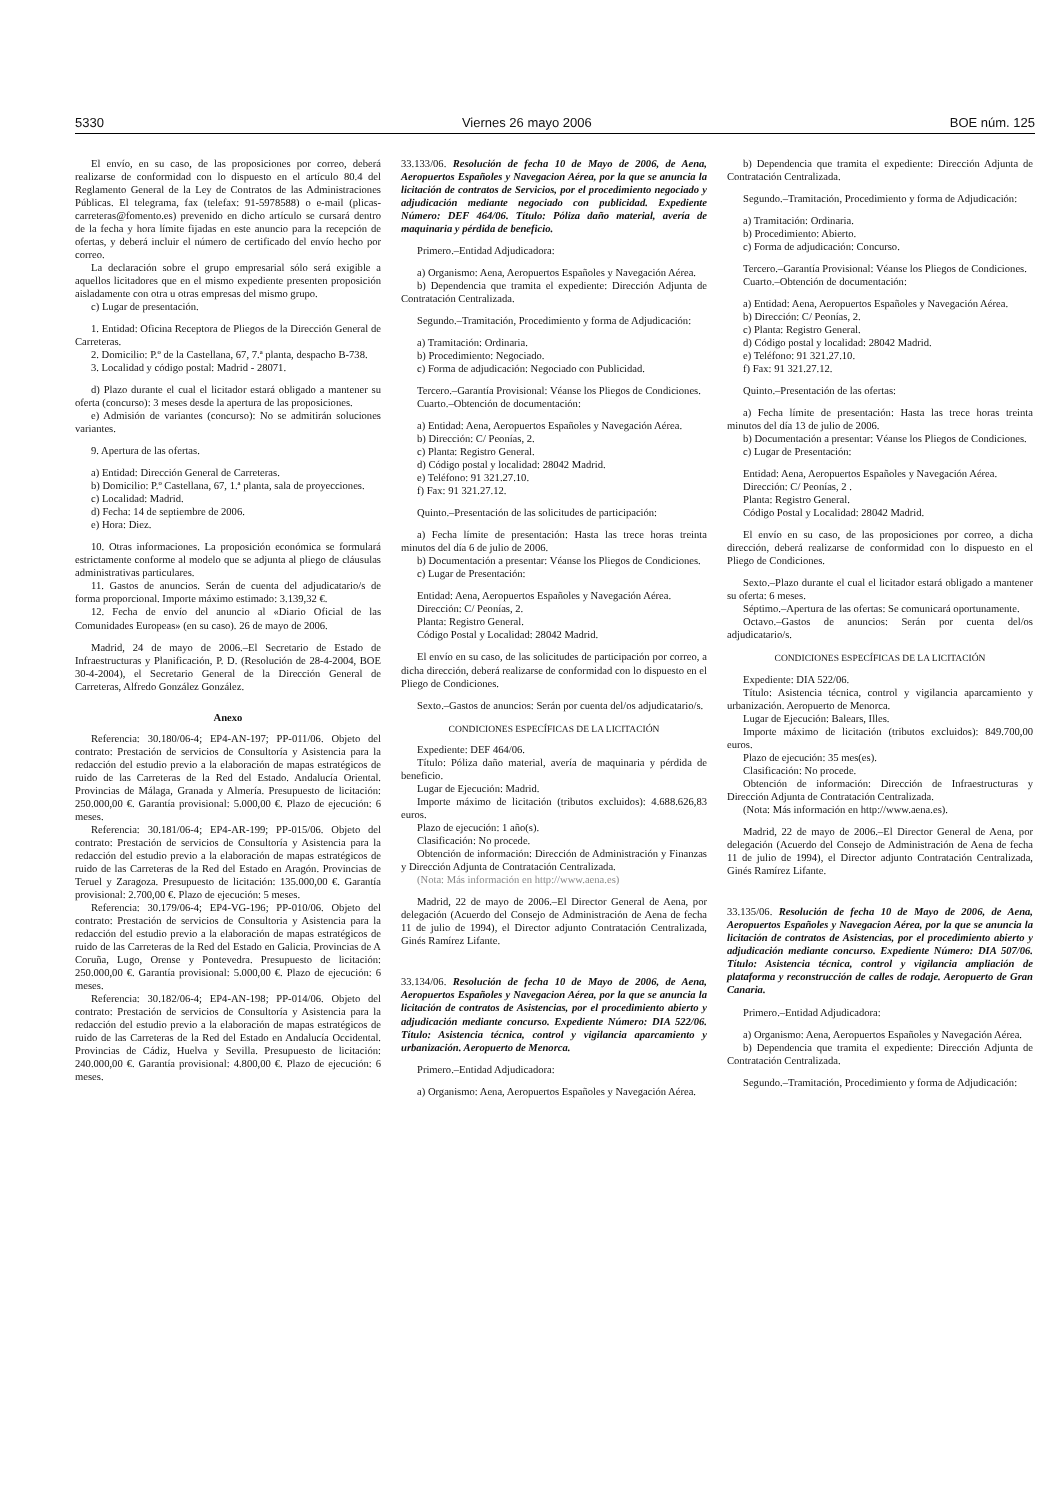5330 Viernes 26 mayo 2006 BOE núm. 125
El envío, en su caso, de las proposiciones por correo, deberá realizarse de conformidad con lo dispuesto en el artículo 80.4 del Reglamento General de la Ley de Contratos de las Administraciones Públicas. El telegrama, fax (telefax: 91-5978588) o e-mail (plicas-carreteras@fomento.es) prevenido en dicho artículo se cursará dentro de la fecha y hora límite fijadas en este anuncio para la recepción de ofertas, y deberá incluir el número de certificado del envío hecho por correo.
La declaración sobre el grupo empresarial sólo será exigible a aquellos licitadores que en el mismo expediente presenten proposición aisladamente con otra u otras empresas del mismo grupo.
c) Lugar de presentación.
1. Entidad: Oficina Receptora de Pliegos de la Dirección General de Carreteras.
2. Domicilio: P.º de la Castellana, 67, 7.ª planta, despacho B-738.
3. Localidad y código postal: Madrid - 28071.
d) Plazo durante el cual el licitador estará obligado a mantener su oferta (concurso): 3 meses desde la apertura de las proposiciones.
e) Admisión de variantes (concurso): No se admitirán soluciones variantes.
9. Apertura de las ofertas.
a) Entidad: Dirección General de Carreteras.
b) Domicilio: P.º Castellana, 67, 1.ª planta, sala de proyecciones.
c) Localidad: Madrid.
d) Fecha: 14 de septiembre de 2006.
e) Hora: Diez.
10. Otras informaciones. La proposición económica se formulará estrictamente conforme al modelo que se adjunta al pliego de cláusulas administrativas particulares.
11. Gastos de anuncios. Serán de cuenta del adjudicatario/s de forma proporcional. Importe máximo estimado: 3.139,32 €.
12. Fecha de envío del anuncio al «Diario Oficial de las Comunidades Europeas» (en su caso). 26 de mayo de 2006.
Madrid, 24 de mayo de 2006.–El Secretario de Estado de Infraestructuras y Planificación, P. D. (Resolución de 28-4-2004, BOE 30-4-2004), el Secretario General de la Dirección General de Carreteras, Alfredo González González.
Anexo
Referencia: 30.180/06-4; EP4-AN-197; PP-011/06. Objeto del contrato: Prestación de servicios de Consultoría y Asistencia para la redacción del estudio previo a la elaboración de mapas estratégicos de ruido de las Carreteras de la Red del Estado. Andalucía Oriental. Provincias de Málaga, Granada y Almería. Presupuesto de licitación: 250.000,00 €. Garantía provisional: 5.000,00 €. Plazo de ejecución: 6 meses.
Referencia: 30.181/06-4; EP4-AR-199; PP-015/06. Objeto del contrato: Prestación de servicios de Consultoría y Asistencia para la redacción del estudio previo a la elaboración de mapas estratégicos de ruido de las Carreteras de la Red del Estado en Aragón. Provincias de Teruel y Zaragoza. Presupuesto de licitación: 135.000,00 €. Garantía provisional: 2.700,00 €. Plazo de ejecución: 5 meses.
Referencia: 30.179/06-4; EP4-VG-196; PP-010/06. Objeto del contrato: Prestación de servicios de Consultoria y Asistencia para la redacción del estudio previo a la elaboración de mapas estratégicos de ruido de las Carreteras de la Red del Estado en Galicia. Provincias de A Coruña, Lugo, Orense y Pontevedra. Presupuesto de licitación: 250.000,00 €. Garantía provisional: 5.000,00 €. Plazo de ejecución: 6 meses.
Referencia: 30.182/06-4; EP4-AN-198; PP-014/06. Objeto del contrato: Prestación de servicios de Consultoría y Asistencia para la redacción del estudio previo a la elaboración de mapas estratégicos de ruido de las Carreteras de la Red del Estado en Andalucía Occidental. Provincias de Cádiz, Huelva y Sevilla. Presupuesto de licitación: 240.000,00 €. Garantía provisional: 4.800,00 €. Plazo de ejecución: 6 meses.
33.133/06. Resolución de fecha 10 de Mayo de 2006, de Aena, Aeropuertos Españoles y Navegacion Aérea, por la que se anuncia la licitación de contratos de Servicios, por el procedimiento negociado y adjudicación mediante negociado con publicidad. Expediente Número: DEF 464/06. Título: Póliza daño material, avería de maquinaria y pérdida de beneficio.
Primero.–Entidad Adjudicadora:
a) Organismo: Aena, Aeropuertos Españoles y Navegación Aérea.
b) Dependencia que tramita el expediente: Dirección Adjunta de Contratación Centralizada.
Segundo.–Tramitación, Procedimiento y forma de Adjudicación:
a) Tramitación: Ordinaria.
b) Procedimiento: Negociado.
c) Forma de adjudicación: Negociado con Publicidad.
Tercero.–Garantía Provisional: Véanse los Pliegos de Condiciones.
Cuarto.–Obtención de documentación:
a) Entidad: Aena, Aeropuertos Españoles y Navegación Aérea.
b) Dirección: C/ Peonías, 2.
c) Planta: Registro General.
d) Código postal y localidad: 28042 Madrid.
e) Teléfono: 91 321.27.10.
f) Fax: 91 321.27.12.
Quinto.–Presentación de las solicitudes de participación:
a) Fecha límite de presentación: Hasta las trece horas treinta minutos del día 6 de julio de 2006.
b) Documentación a presentar: Véanse los Pliegos de Condiciones.
c) Lugar de Presentación:
Entidad: Aena, Aeropuertos Españoles y Navegación Aérea.
Dirección: C/ Peonías, 2.
Planta: Registro General.
Código Postal y Localidad: 28042 Madrid.
El envío en su caso, de las solicitudes de participación por correo, a dicha dirección, deberá realizarse de conformidad con lo dispuesto en el Pliego de Condiciones.
Sexto.–Gastos de anuncios: Serán por cuenta del/os adjudicatario/s.
CONDICIONES ESPECÍFICAS DE LA LICITACIÓN
Expediente: DEF 464/06.
Título: Póliza daño material, avería de maquinaria y pérdida de beneficio.
Lugar de Ejecución: Madrid.
Importe máximo de licitación (tributos excluidos): 4.688.626,83 euros.
Plazo de ejecución: 1 año(s).
Clasificación: No procede.
Obtención de información: Dirección de Administración y Finanzas y Dirección Adjunta de Contratación Centralizada.
(Nota: Más información en http://www.aena.es)
Madrid, 22 de mayo de 2006.–El Director General de Aena, por delegación (Acuerdo del Consejo de Administración de Aena de fecha 11 de julio de 1994), el Director adjunto Contratación Centralizada, Ginés Ramírez Lifante.
33.134/06. Resolución de fecha 10 de Mayo de 2006, de Aena, Aeropuertos Españoles y Navegacion Aérea, por la que se anuncia la licitación de contratos de Asistencias, por el procedimiento abierto y adjudicación mediante concurso. Expediente Número: DIA 522/06. Título: Asistencia técnica, control y vigilancia aparcamiento y urbanización. Aeropuerto de Menorca.
Primero.–Entidad Adjudicadora:
a) Organismo: Aena, Aeropuertos Españoles y Navegación Aérea.
b) Dependencia que tramita el expediente: Dirección Adjunta de Contratación Centralizada.
Segundo.–Tramitación, Procedimiento y forma de Adjudicación:
a) Tramitación: Ordinaria.
b) Procedimiento: Abierto.
c) Forma de adjudicación: Concurso.
Tercero.–Garantía Provisional: Véanse los Pliegos de Condiciones.
Cuarto.–Obtención de documentación:
a) Entidad: Aena, Aeropuertos Españoles y Navegación Aérea.
b) Dirección: C/ Peonías, 2.
c) Planta: Registro General.
d) Código postal y localidad: 28042 Madrid.
e) Teléfono: 91 321.27.10.
f) Fax: 91 321.27.12.
Quinto.–Presentación de las ofertas:
a) Fecha límite de presentación: Hasta las trece horas treinta minutos del día 13 de julio de 2006.
b) Documentación a presentar: Véanse los Pliegos de Condiciones.
c) Lugar de Presentación:
Entidad: Aena, Aeropuertos Españoles y Navegación Aérea.
Dirección: C/ Peonías, 2 .
Planta: Registro General.
Código Postal y Localidad: 28042 Madrid.
El envío en su caso, de las proposiciones por correo, a dicha dirección, deberá realizarse de conformidad con lo dispuesto en el Pliego de Condiciones.
Sexto.–Plazo durante el cual el licitador estará obligado a mantener su oferta: 6 meses.
Séptimo.–Apertura de las ofertas: Se comunicará oportunamente.
Octavo.–Gastos de anuncios: Serán por cuenta del/os adjudicatario/s.
CONDICIONES ESPECÍFICAS DE LA LICITACIÓN
Expediente: DIA 522/06.
Título: Asistencia técnica, control y vigilancia aparcamiento y urbanización. Aeropuerto de Menorca.
Lugar de Ejecución: Balears, Illes.
Importe máximo de licitación (tributos excluidos): 849.700,00 euros.
Plazo de ejecución: 35 mes(es).
Clasificación: No procede.
Obtención de información: Dirección de Infraestructuras y Dirección Adjunta de Contratación Centralizada.
(Nota: Más información en http://www.aena.es).
Madrid, 22 de mayo de 2006.–El Director General de Aena, por delegación (Acuerdo del Consejo de Administración de Aena de fecha 11 de julio de 1994), el Director adjunto Contratación Centralizada, Ginés Ramírez Lifante.
33.135/06. Resolución de fecha 10 de Mayo de 2006, de Aena, Aeropuertos Españoles y Navegacion Aérea, por la que se anuncia la licitación de contratos de Asistencias, por el procedimiento abierto y adjudicación mediante concurso. Expediente Número: DIA 507/06. Título: Asistencia técnica, control y vigilancia ampliación de plataforma y reconstrucción de calles de rodaje. Aeropuerto de Gran Canaria.
Primero.–Entidad Adjudicadora:
a) Organismo: Aena, Aeropuertos Españoles y Navegación Aérea.
b) Dependencia que tramita el expediente: Dirección Adjunta de Contratación Centralizada.
Segundo.–Tramitación, Procedimiento y forma de Adjudicación: